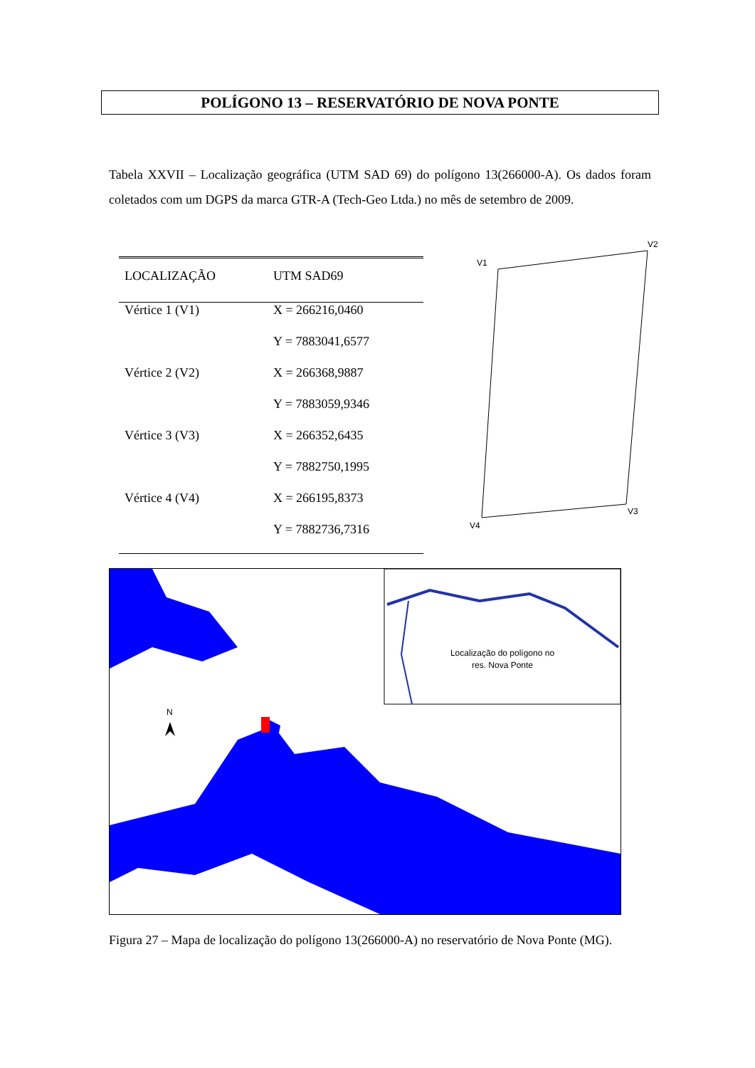POLÍGONO 13 – RESERVATÓRIO DE NOVA PONTE
Tabela XXVII – Localização geográfica (UTM SAD 69) do polígono 13(266000-A). Os dados foram coletados com um DGPS da marca GTR-A (Tech-Geo Ltda.) no mês de setembro de 2009.
| LOCALIZAÇÃO | UTM SAD69 |
| --- | --- |
| Vértice 1 (V1) | X = 266216,0460 |
| | Y = 7883041,6577 |
| Vértice 2 (V2) | X = 266368,9887 |
| | Y = 7883059,9346 |
| Vértice 3 (V3) | X = 266352,6435 |
| | Y = 7882750,1995 |
| Vértice 4 (V4) | X = 266195,8373 |
| | Y = 7882736,7316 |
V1
V2
V3
V4
N
Localização do polígono no
res. Nova Ponte
Figura 27 – Mapa de localização do polígono 13(266000-A) no reservatório de Nova Ponte (MG).